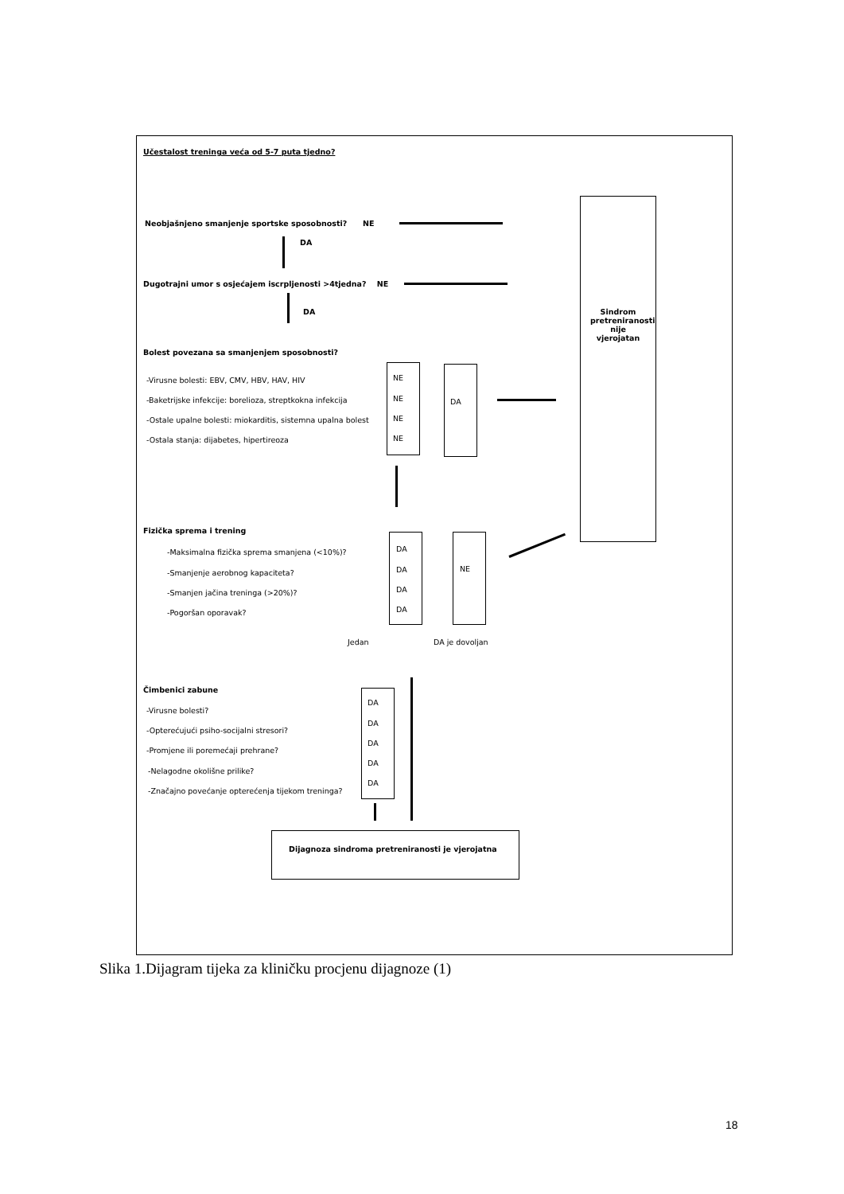Učestalost treninga veća od 5-7 puta tjedno?
Sindrom pretreniranosti nije vjerojatan
Neobjašnjeno smanjenje sportske sposobnosti? NE
DA
Dugotrajni umor s osjećajem iscrpljenosti >4tjedna? NE
DA
Bolest povezana sa smanjenjem sposobnosti?
-Virusne bolesti: EBV, CMV, HBV, HAV, HIV
-Baketrijske infekcije: borelioza, streptkokna infekcija
-Ostale upalne bolesti: miokarditis, sistemna upalna bolest
-Ostala stanja: dijabetes, hipertireoza
NE
NE
NE
NE
DA
Fizička sprema i trening
-Maksimalna fizička sprema smanjena (<10%)?
-Smanjenje aerobnog kapaciteta?
-Smanjen jačina treninga (>20%)?
-Pogoršan oporavak?
DA
DA
DA
DA
NE
Jedan DA je dovoljan
Čimbenici zabune
-Virusne bolesti?
-Opterećujući psiho-socijalni stresori?
-Promjene ili poremećaji prehrane?
-Nelagodne okolišne prilike?
-Značajno povećanje opterećenja tijekom treninga?
DA
DA
DA
DA
DA
Dijagnoza sindroma pretreniranosti je vjerojatna
Slika 1.Dijagram tijeka za kliničku procjenu dijagnoze (1)
18